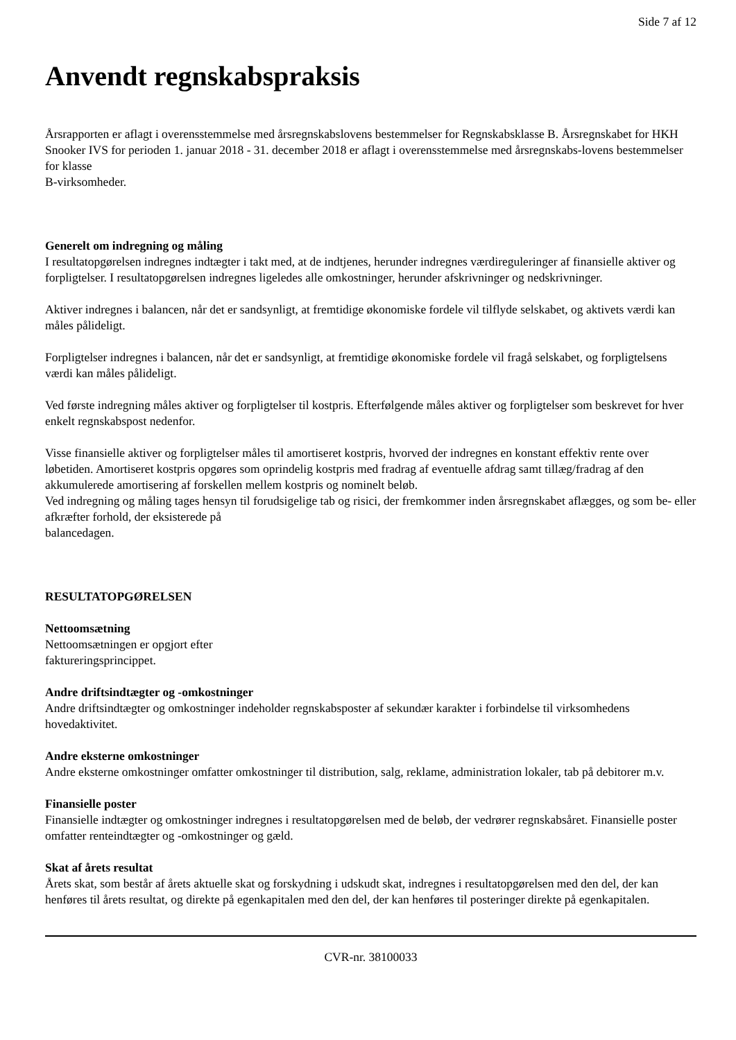Side 7 af 12
Anvendt regnskabspraksis
Årsrapporten er aflagt i overensstemmelse med årsregnskabslovens bestemmelser for Regnskabsklasse B. Årsregnskabet for HKH Snooker IVS for perioden 1. januar 2018 - 31. december 2018 er aflagt i overensstemmelse med årsregnskabs-lovens bestemmelser for klasse
B-virksomheder.
Generelt om indregning og måling
I resultatopgørelsen indregnes indtægter i takt med, at de indtjenes, herunder indregnes værdireguleringer af finansielle aktiver og forpligtelser. I resultatopgørelsen indregnes ligeledes alle omkostninger, herunder afskrivninger og nedskrivninger.
Aktiver indregnes i balancen, når det er sandsynligt, at fremtidige økonomiske fordele vil tilflyde selskabet, og aktivets værdi kan måles pålideligt.
Forpligtelser indregnes i balancen, når det er sandsynligt, at fremtidige økonomiske fordele vil fragå selskabet, og forpligtelsens værdi kan måles pålideligt.
Ved første indregning måles aktiver og forpligtelser til kostpris. Efterfølgende måles aktiver og forpligtelser som beskrevet for hver enkelt regnskabspost nedenfor.
Visse finansielle aktiver og forpligtelser måles til amortiseret kostpris, hvorved der indregnes en konstant effektiv rente over løbetiden. Amortiseret kostpris opgøres som oprindelig kostpris med fradrag af eventuelle afdrag samt tillæg/fradrag af den akkumulerede amortisering af forskellen mellem kostpris og nominelt beløb.
Ved indregning og måling tages hensyn til forudsigelige tab og risici, der fremkommer inden årsregnskabet aflægges, og som be- eller afkræfter forhold, der eksisterede på
balancedagen.
RESULTATOPGØRELSEN
Nettoomsætning
Nettoomsætningen er opgjort efter
faktureringsprincippet.
Andre driftsindtægter og -omkostninger
Andre driftsindtægter og omkostninger indeholder regnskabsposter af sekundær karakter i forbindelse til virksomhedens hovedaktivitet.
Andre eksterne omkostninger
Andre eksterne omkostninger omfatter omkostninger til distribution, salg, reklame, administration lokaler, tab på debitorer m.v.
Finansielle poster
Finansielle indtægter og omkostninger indregnes i resultatopgørelsen med de beløb, der vedrører regnskabsåret. Finansielle poster omfatter renteindtægter og -omkostninger og gæld.
Skat af årets resultat
Årets skat, som består af årets aktuelle skat og forskydning i udskudt skat, indregnes i resultatopgørelsen med den del, der kan henføres til årets resultat, og direkte på egenkapitalen med den del, der kan henføres til posteringer direkte på egenkapitalen.
CVR-nr. 38100033